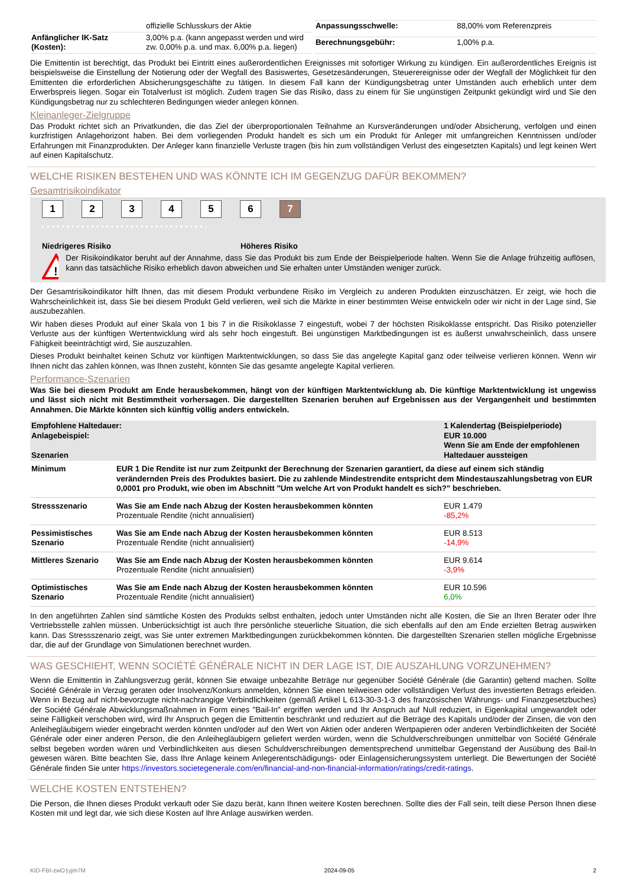| | offizielle Schlusskurs der Aktie |
| Anfänglicher IK-Satz (Kosten): | 3,00% p.a. (kann angepasst werden und wird zw. 0,00% p.a. und max. 6,00% p.a. liegen) |
| Anpassungsschwelle: | 88,00% vom Referenzpreis |
| Berechnungsgebühr: | 1,00% p.a. |
Die Emittentin ist berechtigt, das Produkt bei Eintritt eines außerordentlichen Ereignisses mit sofortiger Wirkung zu kündigen. Ein außerordentliches Ereignis ist beispielsweise die Einstellung der Notierung oder der Wegfall des Basiswertes, Gesetzesänderungen, Steuerereignisse oder der Wegfall der Möglichkeit für den Emittenten die erforderlichen Absicherungsgeschäfte zu tätigen. In diesem Fall kann der Kündigungsbetrag unter Umständen auch erheblich unter dem Erwerbspreis liegen. Sogar ein Totalverlust ist möglich. Zudem tragen Sie das Risiko, dass zu einem für Sie ungünstigen Zeitpunkt gekündigt wird und Sie den Kündigungsbetrag nur zu schlechteren Bedingungen wieder anlegen können.
Kleinanleger-Zielgruppe
Das Produkt richtet sich an Privatkunden, die das Ziel der überproportionalen Teilnahme an Kursveränderungen und/oder Absicherung, verfolgen und einen kurzfristigen Anlagehorizont haben. Bei dem vorliegenden Produkt handelt es sich um ein Produkt für Anleger mit umfangreichen Kenntnissen und/oder Erfahrungen mit Finanzprodukten. Der Anleger kann finanzielle Verluste tragen (bis hin zum vollständigen Verlust des eingesetzten Kapitals) und legt keinen Wert auf einen Kapitalschutz.
WELCHE RISIKEN BESTEHEN UND WAS KÖNNTE ICH IM GEGENZUG DAFÜR BEKOMMEN?
Gesamtrisikoindikator
1234567
‹ • • • • • • • • • • • • • • • • • • • • • • • • • • • • • • • • ›
Niedrigeres Risiko Höheres Risiko
!
Der Risikoindikator beruht auf der Annahme, dass Sie das Produkt bis zum Ende der Beispielperiode halten. Wenn Sie die Anlage frühzeitig auflösen, kann das tatsächliche Risiko erheblich davon abweichen und Sie erhalten unter Umständen weniger zurück.
Der Gesamtrisikoindikator hilft Ihnen, das mit diesem Produkt verbundene Risiko im Vergleich zu anderen Produkten einzuschätzen. Er zeigt, wie hoch die Wahrscheinlichkeit ist, dass Sie bei diesem Produkt Geld verlieren, weil sich die Märkte in einer bestimmten Weise entwickeln oder wir nicht in der Lage sind, Sie auszubezahlen.
Wir haben dieses Produkt auf einer Skala von 1 bis 7 in die Risikoklasse 7 eingestuft, wobei 7 der höchsten Risikoklasse entspricht. Das Risiko potenzieller Verluste aus der künftigen Wertentwicklung wird als sehr hoch eingestuft. Bei ungünstigen Marktbedingungen ist es äußerst unwahrscheinlich, dass unsere Fähigkeit beeinträchtigt wird, Sie auszuzahlen.
Dieses Produkt beinhaltet keinen Schutz vor künftigen Marktentwicklungen, so dass Sie das angelegte Kapital ganz oder teilweise verlieren können. Wenn wir Ihnen nicht das zahlen können, was Ihnen zusteht, könnten Sie das gesamte angelegte Kapital verlieren.
Performance-Szenarien
Was Sie bei diesem Produkt am Ende herausbekommen, hängt von der künftigen Marktentwicklung ab. Die künftige Marktentwicklung ist ungewiss und lässt sich nicht mit Bestimmtheit vorhersagen. Die dargestellten Szenarien beruhen auf Ergebnissen aus der Vergangenheit und bestimmten Annahmen. Die Märkte könnten sich künftig völlig anders entwickeln.
| Empfohlene Haltedauer: Anlagebeispiel: Szenarien | | 1 Kalendertag (Beispielperiode) EUR 10.000 Wenn Sie am Ende der empfohlenen Haltedauer aussteigen |
| Minimum | EUR 1 Die Rendite ist nur zum Zeitpunkt der Berechnung der Szenarien garantiert, da diese auf einem sich ständig verändernden Preis des Produktes basiert. Die zu zahlende Mindestrendite entspricht dem Mindestauszahlungsbetrag von EUR 0,0001 pro Produkt, wie oben im Abschnitt "Um welche Art von Produkt handelt es sich?" beschrieben. | |
| Stressszenario | Was Sie am Ende nach Abzug der Kosten herausbekommen könnten Prozentuale Rendite (nicht annualisiert) | EUR 1.479 -85,2% |
| Pessimistisches Szenario | Was Sie am Ende nach Abzug der Kosten herausbekommen könnten Prozentuale Rendite (nicht annualisiert) | EUR 8.513 -14,9% |
| Mittleres Szenario | Was Sie am Ende nach Abzug der Kosten herausbekommen könnten Prozentuale Rendite (nicht annualisiert) | EUR 9.614 -3,9% |
| Optimistisches Szenario | Was Sie am Ende nach Abzug der Kosten herausbekommen könnten Prozentuale Rendite (nicht annualisiert) | EUR 10.596 6,0% |
In den angeführten Zahlen sind sämtliche Kosten des Produkts selbst enthalten, jedoch unter Umständen nicht alle Kosten, die Sie an Ihren Berater oder Ihre Vertriebsstelle zahlen müssen. Unberücksichtigt ist auch Ihre persönliche steuerliche Situation, die sich ebenfalls auf den am Ende erzielten Betrag auswirken kann. Das Stressszenario zeigt, was Sie unter extremen Marktbedingungen zurückbekommen könnten. Die dargestellten Szenarien stellen mögliche Ergebnisse dar, die auf der Grundlage von Simulationen berechnet wurden.
WAS GESCHIEHT, WENN SOCIÉTÉ GÉNÉRALE NICHT IN DER LAGE IST, DIE AUSZAHLUNG VORZUNEHMEN?
Wenn die Emittentin in Zahlungsverzug gerät, können Sie etwaige unbezahlte Beträge nur gegenüber Société Générale (die Garantin) geltend machen. Sollte Société Générale in Verzug geraten oder Insolvenz/Konkurs anmelden, können Sie einen teilweisen oder vollständigen Verlust des investierten Betrags erleiden. Wenn in Bezug auf nicht-bevorzugte nicht-nachrangige Verbindlichkeiten (gemäß Artikel L 613-30-3-1-3 des französischen Währungs- und Finanzgesetzbuches) der Société Générale Abwicklungsmaßnahmen in Form eines "Bail-In" ergriffen werden und Ihr Anspruch auf Null reduziert, in Eigenkapital umgewandelt oder seine Fälligkeit verschoben wird, wird Ihr Anspruch gegen die Emittentin beschränkt und reduziert auf die Beträge des Kapitals und/oder der Zinsen, die von den Anleihegläubigern wieder eingebracht werden könnten und/oder auf den Wert von Aktien oder anderen Wertpapieren oder anderen Verbindlichkeiten der Société Générale oder einer anderen Person, die den Anleihegläubigern geliefert werden würden, wenn die Schuldverschreibungen unmittelbar von Société Générale selbst begeben worden wären und Verbindlichkeiten aus diesen Schuldverschreibungen dementsprechend unmittelbar Gegenstand der Ausübung des Bail-In gewesen wären. Bitte beachten Sie, dass Ihre Anlage keinem Anlegerentschädigungs- oder Einlagensicherungssystem unterliegt. Die Bewertungen der Société Générale finden Sie unter https://investors.societegenerale.com/en/financial-and-non-financial-information/ratings/credit-ratings.
WELCHE KOSTEN ENTSTEHEN?
Die Person, die Ihnen dieses Produkt verkauft oder Sie dazu berät, kann Ihnen weitere Kosten berechnen. Sollte dies der Fall sein, teilt diese Person Ihnen diese Kosten mit und legt dar, wie sich diese Kosten auf Ihre Anlage auswirken werden.
KID-FBI-zwO1yjm7M 2024-09-05 2